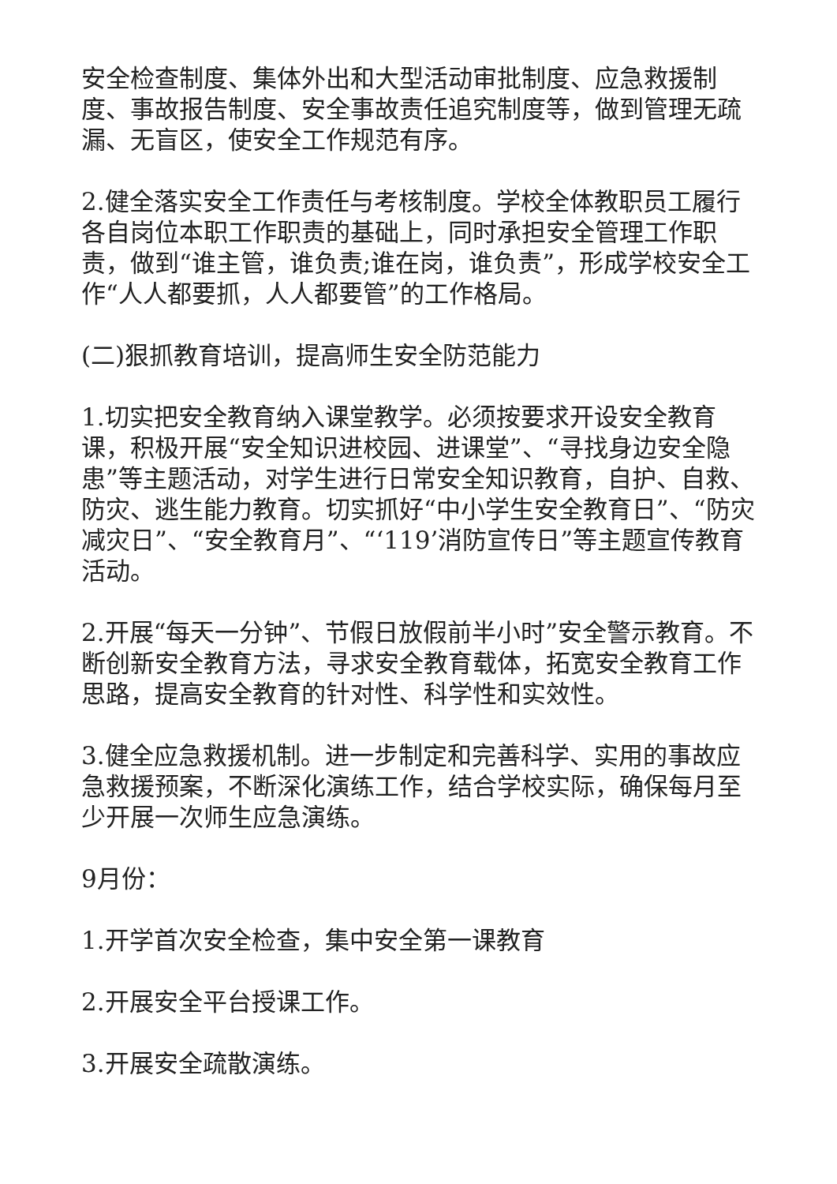安全检查制度、集体外出和大型活动审批制度、应急救援制度、事故报告制度、安全事故责任追究制度等，做到管理无疏漏、无盲区，使安全工作规范有序。
2.健全落实安全工作责任与考核制度。学校全体教职员工履行各自岗位本职工作职责的基础上，同时承担安全管理工作职责，做到“谁主管，谁负责;谁在岗，谁负责”，形成学校安全工作“人人都要抓，人人都要管”的工作格局。
(二)狠抓教育培训，提高师生安全防范能力
1.切实把安全教育纳入课堂教学。必须按要求开设安全教育课，积极开展“安全知识进校园、进课堂”、“寻找身边安全隐患”等主题活动，对学生进行日常安全知识教育，自护、自救、防灾、逃生能力教育。切实抓好“中小学生安全教育日”、“防灾减灾日”、“安全教育月”、“‘119’消防宣传日”等主题宣传教育活动。
2.开展“每天一分钟”、节假日放假前半小时”安全警示教育。不断创新安全教育方法，寻求安全教育载体，拓宽安全教育工作思路，提高安全教育的针对性、科学性和实效性。
3.健全应急救援机制。进一步制定和完善科学、实用的事故应急救援预案，不断深化演练工作，结合学校实际，确保每月至少开展一次师生应急演练。
9月份：
1.开学首次安全检查，集中安全第一课教育
2.开展安全平台授课工作。
3.开展安全疏散演练。